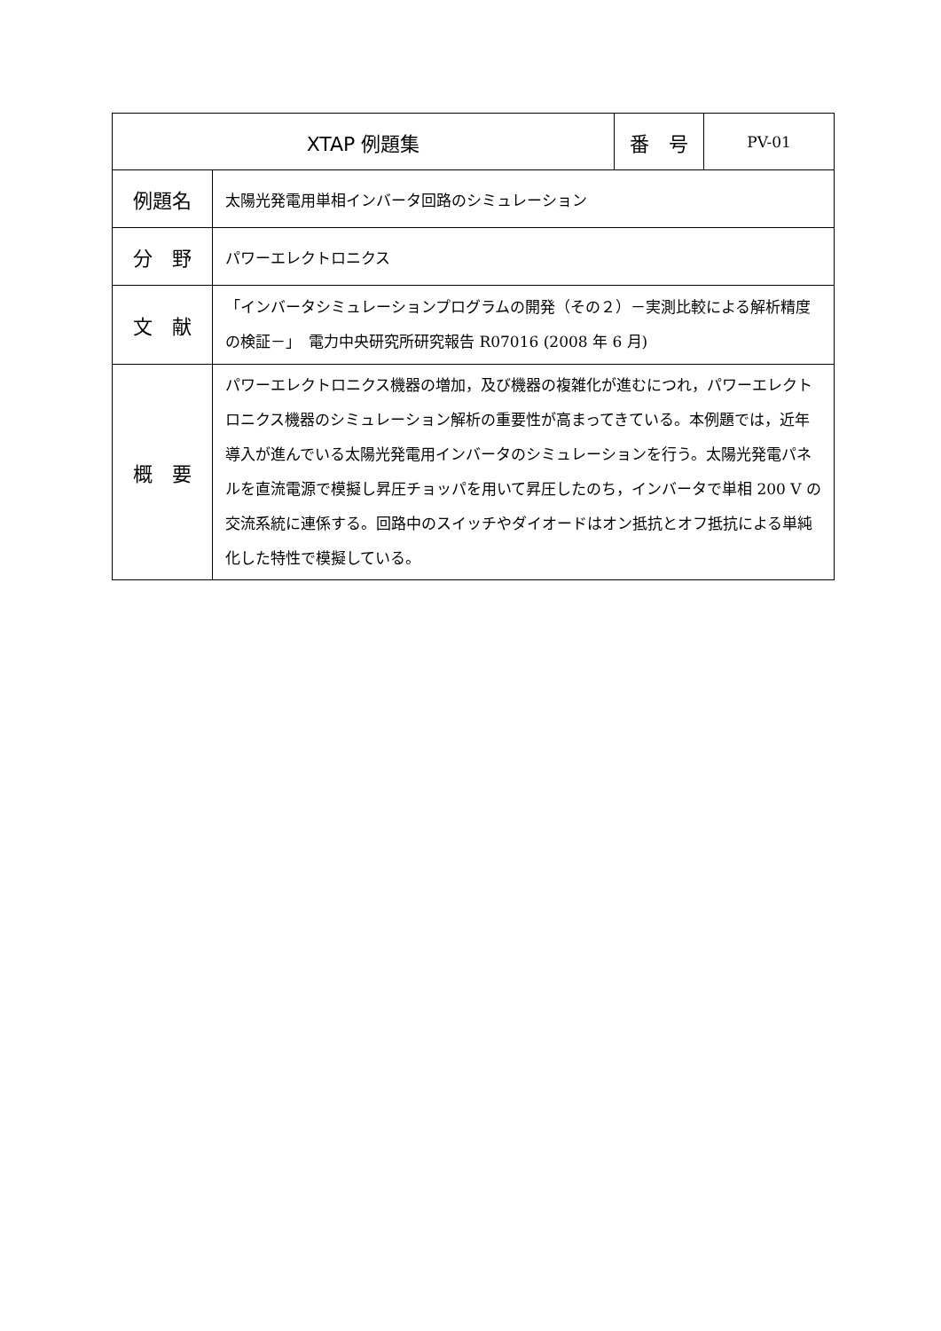| XTAP 例題集 | | 番 号 | PV-01 |
| 例題名 | 太陽光発電用単相インバータ回路のシミュレーション | | |
| 分 野 | パワーエレクトロニクス | | |
| 文 献 | 「インバータシミュレーションプログラムの開発（その２）－実測比較による解析精度の検証－」 電力中央研究所研究報告 R07016 (2008 年 6 月) | | |
| 概 要 | パワーエレクトロニクス機器の増加，及び機器の複雑化が進むにつれ，パワーエレクトロニクス機器のシミュレーション解析の重要性が高まってきている。本例題では，近年導入が進んでいる太陽光発電用インバータのシミュレーションを行う。太陽光発電パネルを直流電源で模擬し昇圧チョッパを用いて昇圧したのち，インバータで単相 200 V の交流系統に連係する。回路中のスイッチやダイオードはオン抵抗とオフ抵抗による単純化した特性で模擬している。 | | |